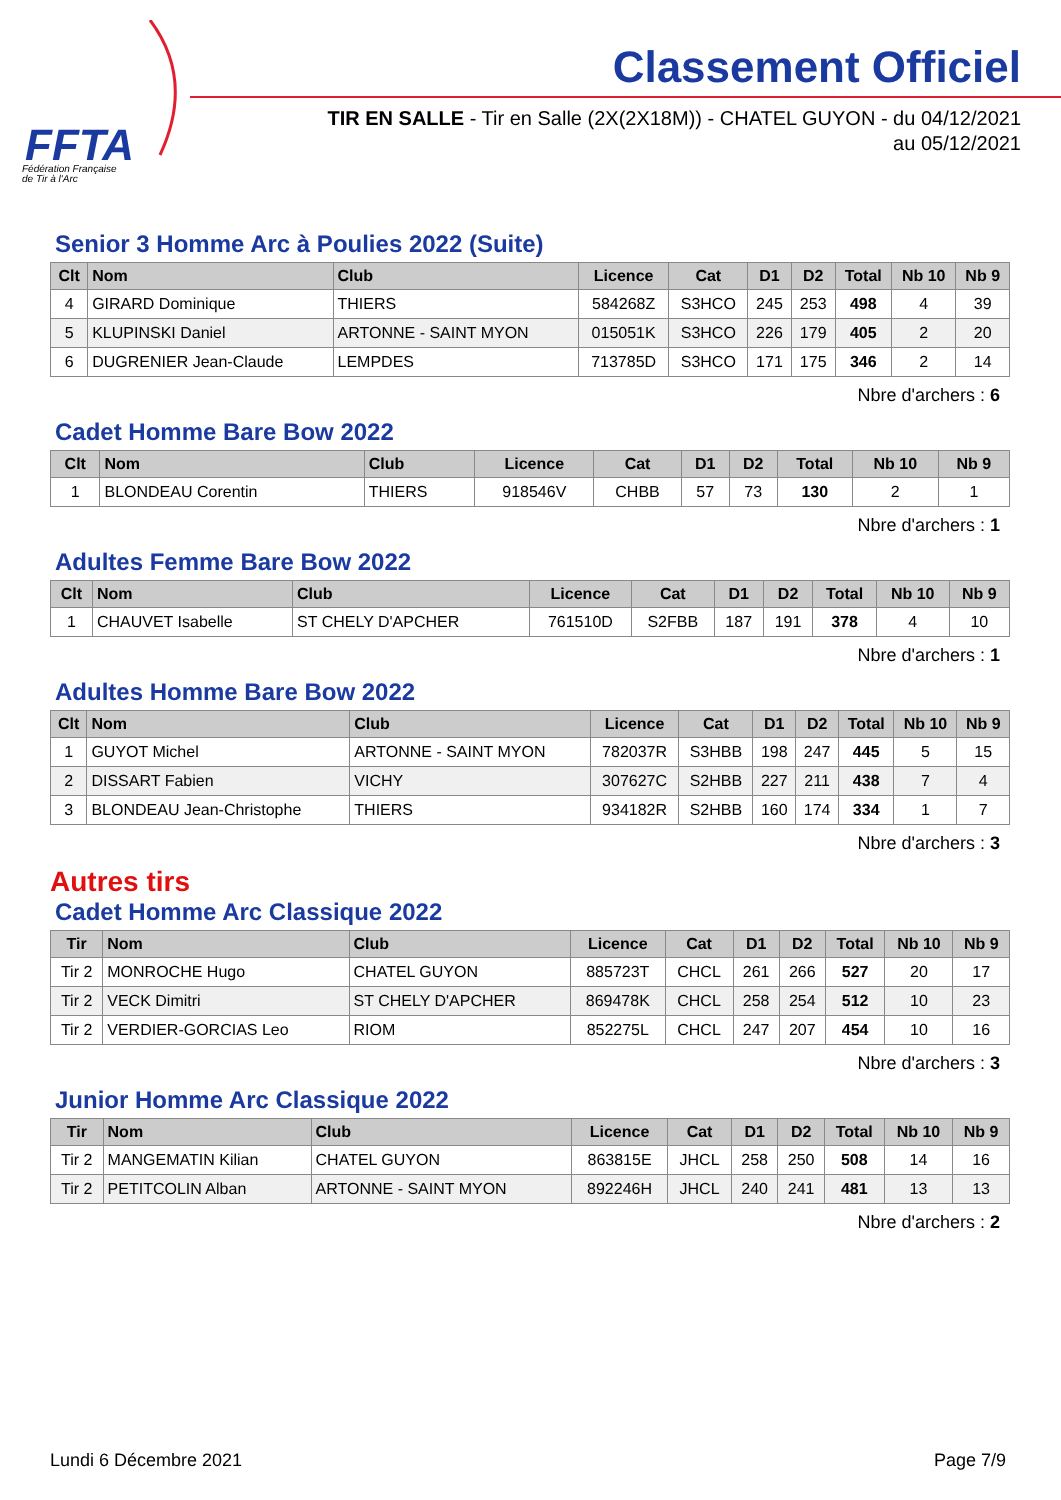FFTA
Fédération Française
de Tir à l'Arc
Classement Officiel
TIR EN SALLE - Tir en Salle (2X(2X18M)) - CHATEL GUYON - du 04/12/2021
au 05/12/2021
Senior 3 Homme Arc à Poulies 2022 (Suite)
| Clt | Nom | Club | Licence | Cat | D1 | D2 | Total | Nb 10 | Nb 9 |
| --- | --- | --- | --- | --- | --- | --- | --- | --- | --- |
| 4 | GIRARD Dominique | THIERS | 584268Z | S3HCO | 245 | 253 | 498 | 4 | 39 |
| 5 | KLUPINSKI Daniel | ARTONNE - SAINT MYON | 015051K | S3HCO | 226 | 179 | 405 | 2 | 20 |
| 6 | DUGRENIER Jean-Claude | LEMPDES | 713785D | S3HCO | 171 | 175 | 346 | 2 | 14 |
Nbre d'archers : 6
Cadet Homme Bare Bow 2022
| Clt | Nom | Club | Licence | Cat | D1 | D2 | Total | Nb 10 | Nb 9 |
| --- | --- | --- | --- | --- | --- | --- | --- | --- | --- |
| 1 | BLONDEAU Corentin | THIERS | 918546V | CHBB | 57 | 73 | 130 | 2 | 1 |
Nbre d'archers : 1
Adultes Femme Bare Bow 2022
| Clt | Nom | Club | Licence | Cat | D1 | D2 | Total | Nb 10 | Nb 9 |
| --- | --- | --- | --- | --- | --- | --- | --- | --- | --- |
| 1 | CHAUVET Isabelle | ST CHELY D'APCHER | 761510D | S2FBB | 187 | 191 | 378 | 4 | 10 |
Nbre d'archers : 1
Adultes Homme Bare Bow 2022
| Clt | Nom | Club | Licence | Cat | D1 | D2 | Total | Nb 10 | Nb 9 |
| --- | --- | --- | --- | --- | --- | --- | --- | --- | --- |
| 1 | GUYOT Michel | ARTONNE - SAINT MYON | 782037R | S3HBB | 198 | 247 | 445 | 5 | 15 |
| 2 | DISSART Fabien | VICHY | 307627C | S2HBB | 227 | 211 | 438 | 7 | 4 |
| 3 | BLONDEAU Jean-Christophe | THIERS | 934182R | S2HBB | 160 | 174 | 334 | 1 | 7 |
Nbre d'archers : 3
Autres tirs
Cadet Homme Arc Classique 2022
| Tir | Nom | Club | Licence | Cat | D1 | D2 | Total | Nb 10 | Nb 9 |
| --- | --- | --- | --- | --- | --- | --- | --- | --- | --- |
| Tir 2 | MONROCHE Hugo | CHATEL GUYON | 885723T | CHCL | 261 | 266 | 527 | 20 | 17 |
| Tir 2 | VECK Dimitri | ST CHELY D'APCHER | 869478K | CHCL | 258 | 254 | 512 | 10 | 23 |
| Tir 2 | VERDIER-GORCIAS Leo | RIOM | 852275L | CHCL | 247 | 207 | 454 | 10 | 16 |
Nbre d'archers : 3
Junior Homme Arc Classique 2022
| Tir | Nom | Club | Licence | Cat | D1 | D2 | Total | Nb 10 | Nb 9 |
| --- | --- | --- | --- | --- | --- | --- | --- | --- | --- |
| Tir 2 | MANGEMATIN Kilian | CHATEL GUYON | 863815E | JHCL | 258 | 250 | 508 | 14 | 16 |
| Tir 2 | PETITCOLIN Alban | ARTONNE - SAINT MYON | 892246H | JHCL | 240 | 241 | 481 | 13 | 13 |
Nbre d'archers : 2
Lundi 6 Décembre 2021 Page 7/9